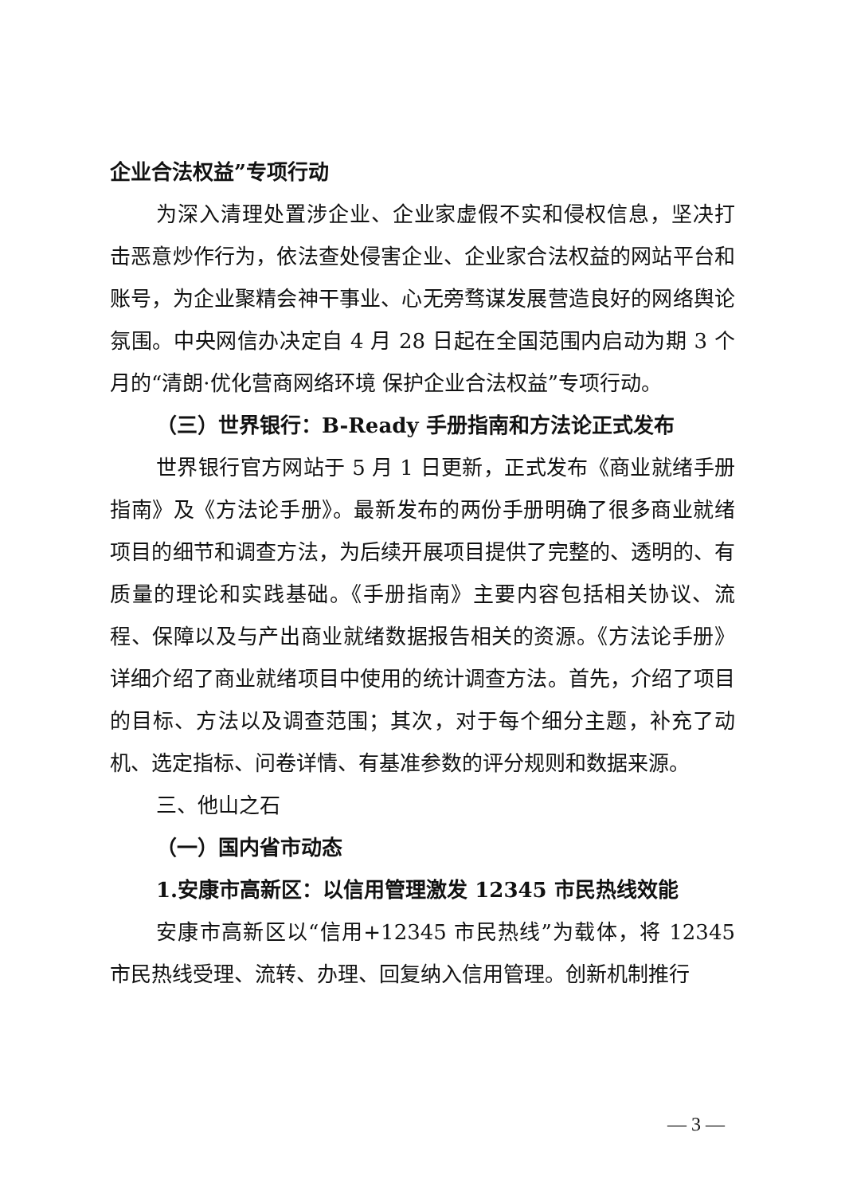企业合法权益”专项行动
为深入清理处置涉企业、企业家虚假不实和侵权信息，坚决打击恶意炒作行为，依法查处侵害企业、企业家合法权益的网站平台和账号，为企业聚精会神干事业、心无旁骛谋发展营造良好的网络舆论氛围。中央网信办决定自 4 月 28 日起在全国范围内启动为期 3 个月的“清朗·优化营商网络环境 保护企业合法权益”专项行动。
（三）世界银行：B-Ready 手册指南和方法论正式发布
世界银行官方网站于 5 月 1 日更新，正式发布《商业就绪手册指南》及《方法论手册》。最新发布的两份手册明确了很多商业就绪项目的细节和调查方法，为后续开展项目提供了完整的、透明的、有质量的理论和实践基础。《手册指南》主要内容包括相关协议、流程、保障以及与产出商业就绪数据报告相关的资源。《方法论手册》详细介绍了商业就绪项目中使用的统计调查方法。首先，介绍了项目的目标、方法以及调查范围；其次，对于每个细分主题，补充了动机、选定指标、问卷详情、有基准参数的评分规则和数据来源。
三、他山之石
（一）国内省市动态
1.安康市高新区：以信用管理激发 12345 市民热线效能
安康市高新区以“信用+12345 市民热线”为载体，将 12345 市民热线受理、流转、办理、回复纳入信用管理。创新机制推行
— 3 —